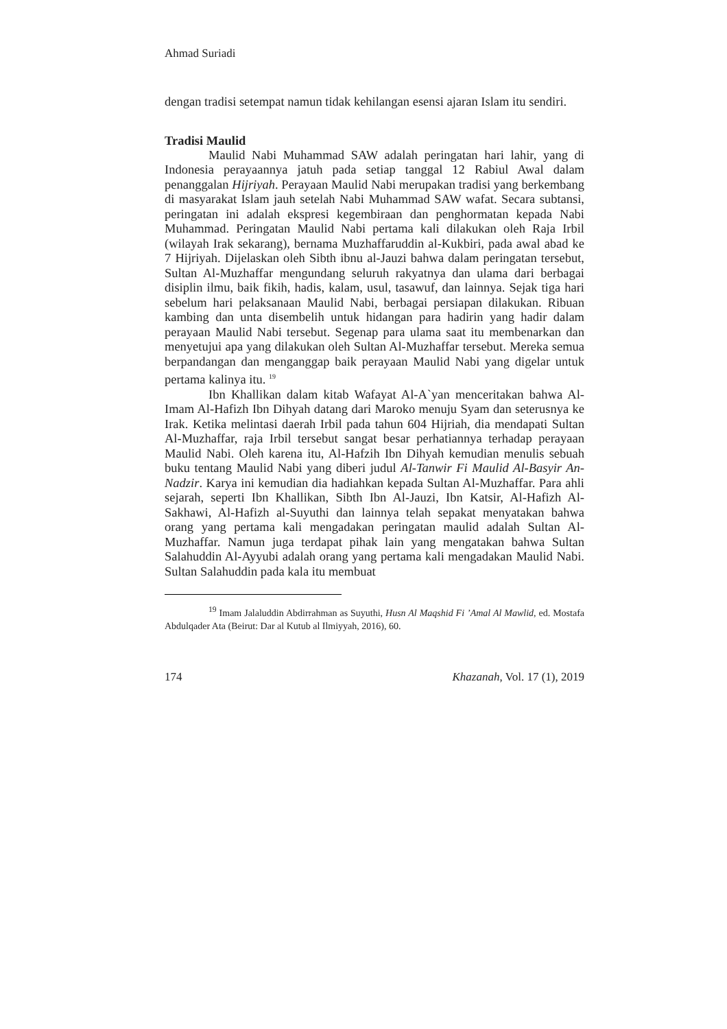Ahmad Suriadi
dengan tradisi setempat namun tidak kehilangan esensi ajaran Islam itu sendiri.
Tradisi Maulid
Maulid Nabi Muhammad SAW adalah peringatan hari lahir, yang di Indonesia perayaannya jatuh pada setiap tanggal 12 Rabiul Awal dalam penanggalan Hijriyah. Perayaan Maulid Nabi merupakan tradisi yang berkembang di masyarakat Islam jauh setelah Nabi Muhammad SAW wafat. Secara subtansi, peringatan ini adalah ekspresi kegembiraan dan penghormatan kepada Nabi Muhammad. Peringatan Maulid Nabi pertama kali dilakukan oleh Raja Irbil (wilayah Irak sekarang), bernama Muzhaffaruddin al-Kukbiri, pada awal abad ke 7 Hijriyah. Dijelaskan oleh Sibth ibnu al-Jauzi bahwa dalam peringatan tersebut, Sultan Al-Muzhaffar mengundang seluruh rakyatnya dan ulama dari berbagai disiplin ilmu, baik fikih, hadis, kalam, usul, tasawuf, dan lainnya. Sejak tiga hari sebelum hari pelaksanaan Maulid Nabi, berbagai persiapan dilakukan. Ribuan kambing dan unta disembelih untuk hidangan para hadirin yang hadir dalam perayaan Maulid Nabi tersebut. Segenap para ulama saat itu membenarkan dan menyetujui apa yang dilakukan oleh Sultan Al-Muzhaffar tersebut. Mereka semua berpandangan dan menganggap baik perayaan Maulid Nabi yang digelar untuk pertama kalinya itu. <sup>19</sup>
Ibn Khallikan dalam kitab Wafayat Al-A`yan menceritakan bahwa Al-Imam Al-Hafizh Ibn Dihyah datang dari Maroko menuju Syam dan seterusnya ke Irak. Ketika melintasi daerah Irbil pada tahun 604 Hijriah, dia mendapati Sultan Al-Muzhaffar, raja Irbil tersebut sangat besar perhatiannya terhadap perayaan Maulid Nabi. Oleh karena itu, Al-Hafzih Ibn Dihyah kemudian menulis sebuah buku tentang Maulid Nabi yang diberi judul Al-Tanwir Fi Maulid Al-Basyir An-Nadzir. Karya ini kemudian dia hadiahkan kepada Sultan Al-Muzhaffar. Para ahli sejarah, seperti Ibn Khallikan, Sibth Ibn Al-Jauzi, Ibn Katsir, Al-Hafizh Al-Sakhawi, Al-Hafizh al-Suyuthi dan lainnya telah sepakat menyatakan bahwa orang yang pertama kali mengadakan peringatan maulid adalah Sultan Al-Muzhaffar. Namun juga terdapat pihak lain yang mengatakan bahwa Sultan Salahuddin Al-Ayyubi adalah orang yang pertama kali mengadakan Maulid Nabi. Sultan Salahuddin pada kala itu membuat
<sup>19</sup> Imam Jalaluddin Abdirrahman as Suyuthi, Husn Al Maqshid Fi ’Amal Al Mawlid, ed. Mostafa Abdulqader Ata (Beirut: Dar al Kutub al Ilmiyyah, 2016), 60.
174 Khazanah, Vol. 17 (1), 2019